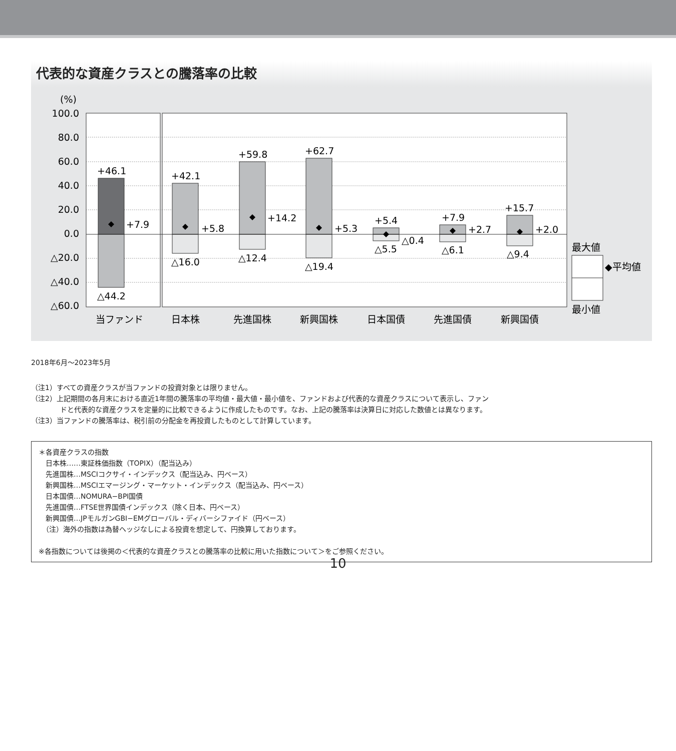代表的な資産クラスとの騰落率の比較
(%)
100.0
80.0
60.0
40.0
20.0
0.0
△20.0
△40.0
△60.0
+46.1
+7.9
△44.2
+42.1
+5.8
△16.0
+59.8
+14.2
△12.4
+62.7
+5.3
△19.4
+5.4
△0.4
△5.5
+7.9
+2.7
△6.1
+15.7
+2.0
△9.4
当ファンド
日本株
先進国株
新興国株
日本国債
先進国債
新興国債
最大値
◆平均値
最小値
2018年6月～2023年5月
（注1）すべての資産クラスが当ファンドの投資対象とは限りません。
（注2）上記期間の各月末における直近1年間の騰落率の平均値・最大値・最小値を、ファンドおよび代表的な資産クラスについて表示し、ファン
ドと代表的な資産クラスを定量的に比較できるように作成したものです。なお、上記の騰落率は決算日に対応した数値とは異なります。
（注3）当ファンドの騰落率は、税引前の分配金を再投資したものとして計算しています。
＊各資産クラスの指数
　日本株……東証株価指数（TOPIX）（配当込み）
　先進国株…MSCIコクサイ・インデックス（配当込み、円ベース）
　新興国株…MSCIエマージング・マーケット・インデックス（配当込み、円ベース）
　日本国債…NOMURA−BPI国債
　先進国債…FTSE世界国債インデックス（除く日本、円ベース）
　新興国債…JPモルガンGBI−EMグローバル・ディバーシファイド（円ベース）
　（注）海外の指数は為替ヘッジなしによる投資を想定して、円換算しております。
※各指数については後掲の＜代表的な資産クラスとの騰落率の比較に用いた指数について＞をご参照ください。
10